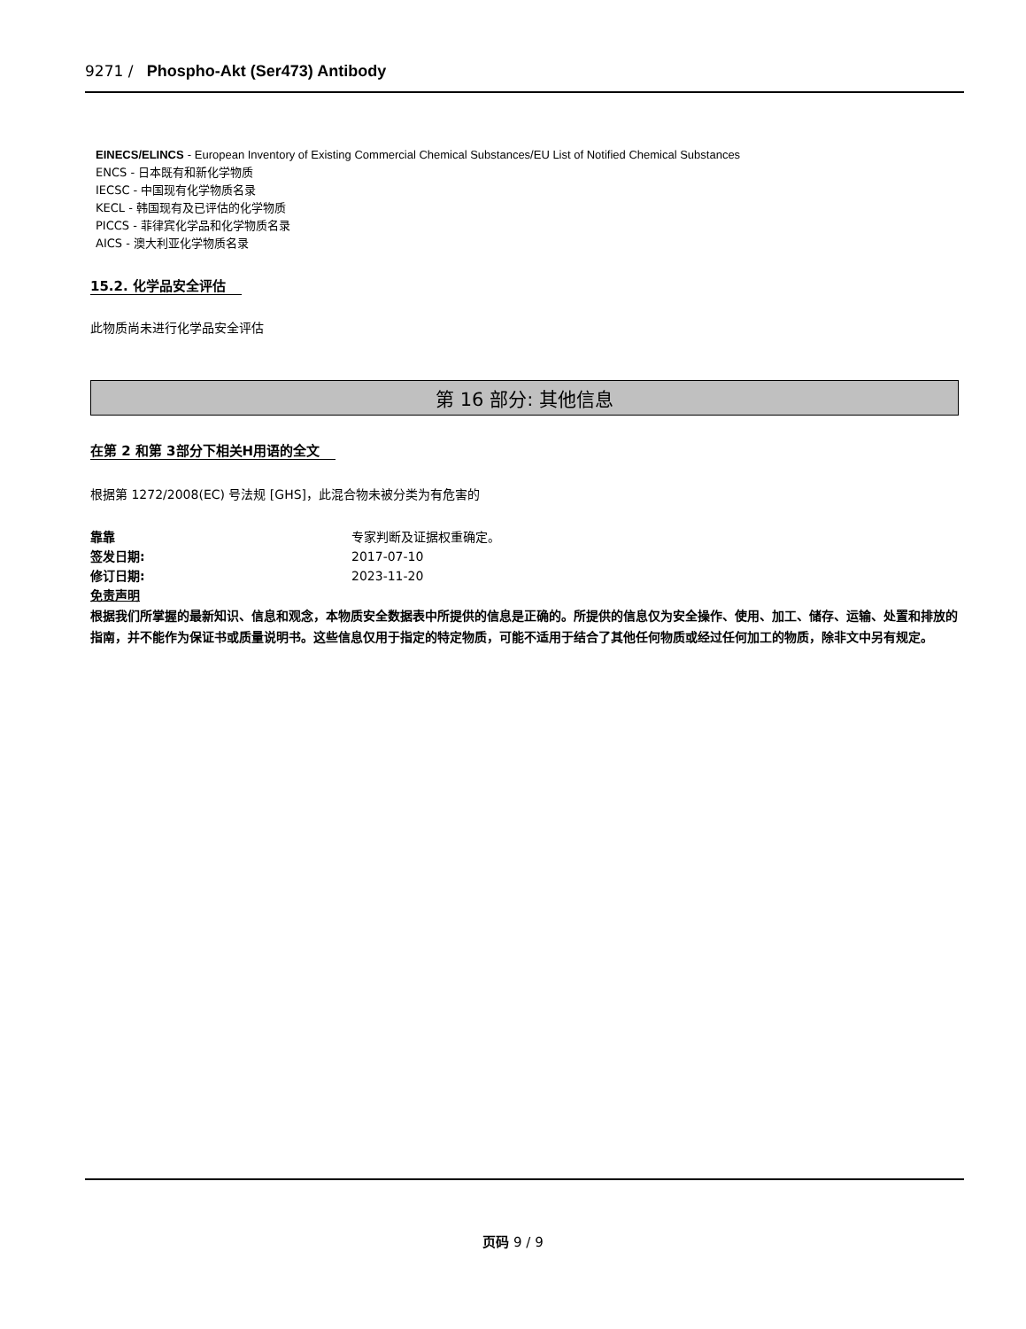9271 / Phospho-Akt (Ser473) Antibody
EINECS/ELINCS - European Inventory of Existing Commercial Chemical Substances/EU List of Notified Chemical Substances
ENCS - 日本既有和新化学物质
IECSC - 中国现有化学物质名录
KECL - 韩国现有及已评估的化学物质
PICCS - 菲律宾化学品和化学物质名录
AICS - 澳大利亚化学物质名录
15.2. 化学品安全评估
此物质尚未进行化学品安全评估
第 16 部分: 其他信息
在第 2 和第 3部分下相关H用语的全文
根据第 1272/2008(EC) 号法规 [GHS]，此混合物未被分类为有危害的
靠靠 专家判断及证据权重确定。
签发日期: 2017-07-10
修订日期: 2023-11-20
免责声明
根据我们所掌握的最新知识、信息和观念，本物质安全数据表中所提供的信息是正确的。所提供的信息仅为安全操作、使用、加工、储存、运输、处置和排放的指南，并不能作为保证书或质量说明书。这些信息仅用于指定的特定物质，可能不适用于结合了其他任何物质或经过任何加工的物质，除非文中另有规定。
页码 9 / 9